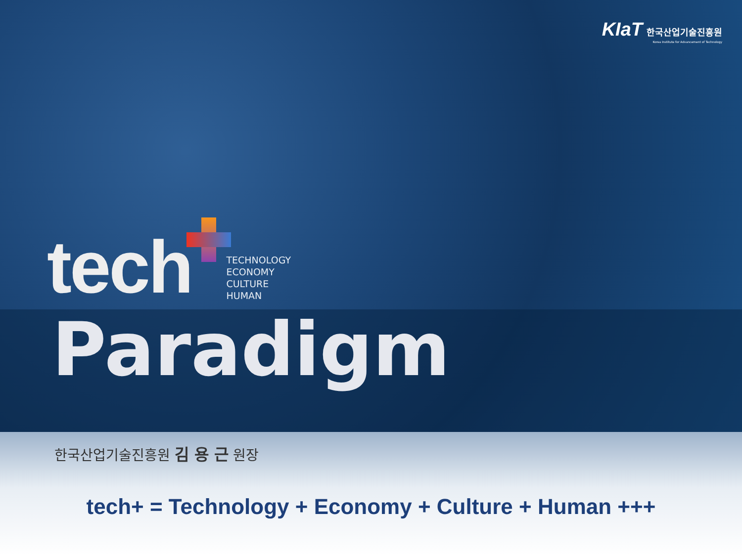KIaT 한국산업기술진흥원
Korea Institute for Advancement of Technology
tech
TECHNOLOGY
ECONOMY
CULTURE
HUMAN
Paradigm
한국산업기술진흥원 김 용 근 원장
tech+ = Technology + Economy + Culture + Human +++